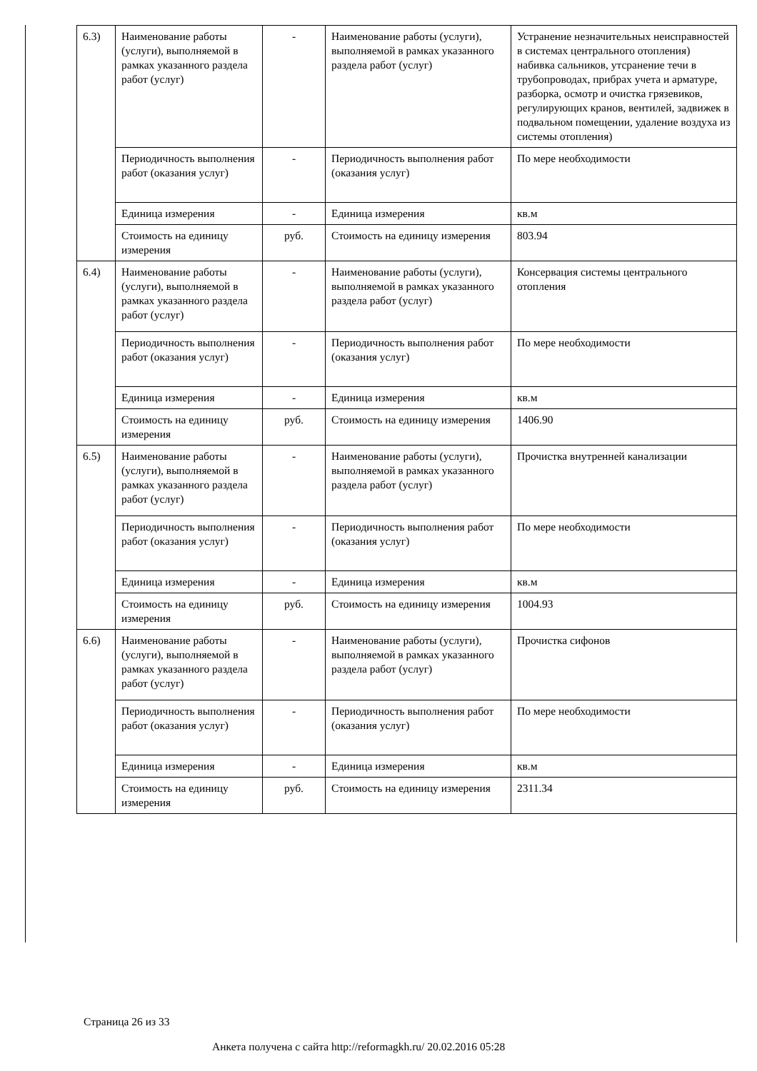| 6.3) | Наименование работы (услуги), выполняемой в рамках указанного раздела работ (услуг) | - | Наименование работы (услуги), выполняемой в рамках указанного раздела работ (услуг) | Устранение незначительных неисправностей в системах центрального отопления) набивка сальников, утсранение течи в трубопроводах, прибрах учета и арматуре, разборка, осмотр и очистка грязевиков, регулирующих кранов, вентилей, задвижек в подвальном помещении, удаление воздуха из системы отопления) |
| | Периодичность выполнения работ (оказания услуг) | - | Периодичность выполнения работ (оказания услуг) | По мере необходимости |
| | Единица измерения | - | Единица измерения | кв.м |
| | Стоимость на единицу измерения | руб. | Стоимость на единицу измерения | 803.94 |
| 6.4) | Наименование работы (услуги), выполняемой в рамках указанного раздела работ (услуг) | - | Наименование работы (услуги), выполняемой в рамках указанного раздела работ (услуг) | Консервация системы центрального отопления |
| | Периодичность выполнения работ (оказания услуг) | - | Периодичность выполнения работ (оказания услуг) | По мере необходимости |
| | Единица измерения | - | Единица измерения | кв.м |
| | Стоимость на единицу измерения | руб. | Стоимость на единицу измерения | 1406.90 |
| 6.5) | Наименование работы (услуги), выполняемой в рамках указанного раздела работ (услуг) | - | Наименование работы (услуги), выполняемой в рамках указанного раздела работ (услуг) | Прочистка внутренней канализации |
| | Периодичность выполнения работ (оказания услуг) | - | Периодичность выполнения работ (оказания услуг) | По мере необходимости |
| | Единица измерения | - | Единица измерения | кв.м |
| | Стоимость на единицу измерения | руб. | Стоимость на единицу измерения | 1004.93 |
| 6.6) | Наименование работы (услуги), выполняемой в рамках указанного раздела работ (услуг) | - | Наименование работы (услуги), выполняемой в рамках указанного раздела работ (услуг) | Прочистка сифонов |
| | Периодичность выполнения работ (оказания услуг) | - | Периодичность выполнения работ (оказания услуг) | По мере необходимости |
| | Единица измерения | - | Единица измерения | кв.м |
| | Стоимость на единицу измерения | руб. | Стоимость на единицу измерения | 2311.34 |
Страница 26 из 33
Анкета получена с сайта http://reformagkh.ru/ 20.02.2016 05:28